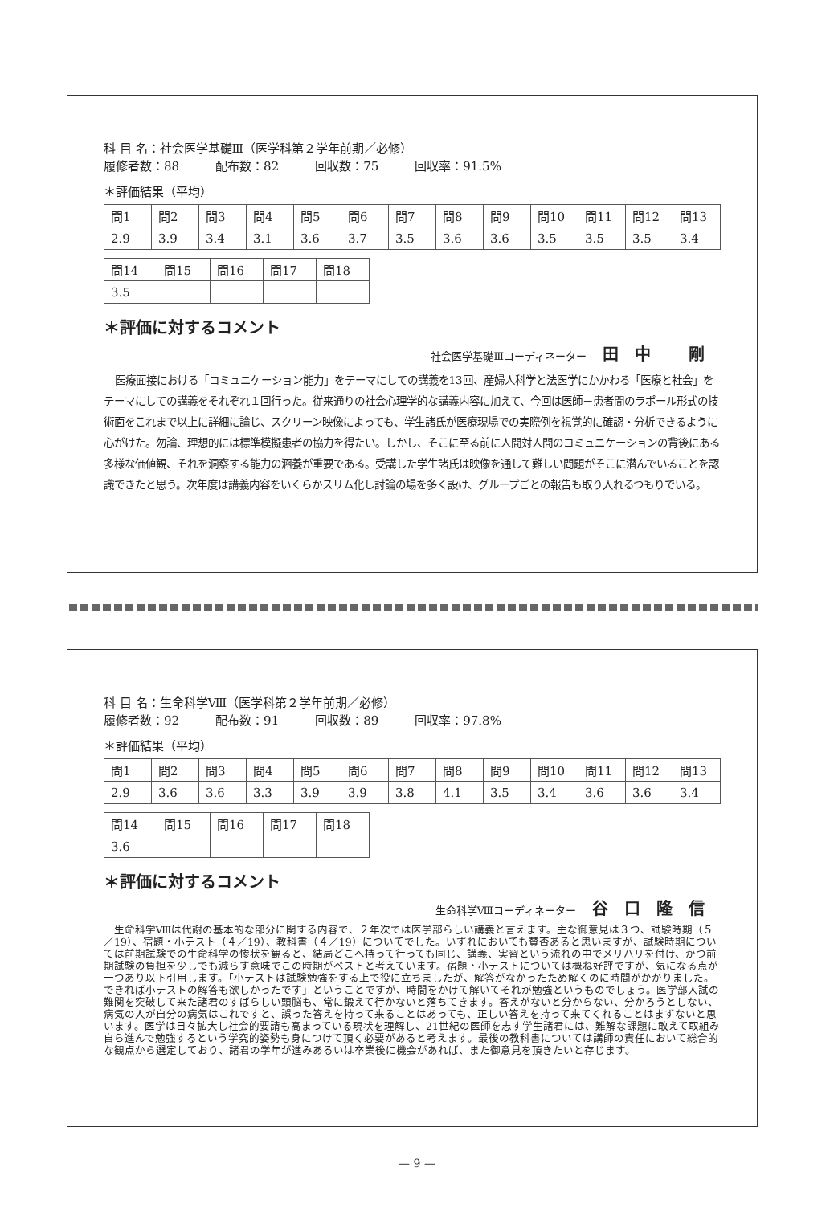科 目 名：社会医学基礎Ⅲ（医学科第２学年前期／必修）
履修者数：88　　　配布数：82　　　回収数：75　　　回収率：91.5%
＊評価結果（平均）
| 問1 | 問2 | 問3 | 問4 | 問5 | 問6 | 問7 | 問8 | 問9 | 問10 | 問11 | 問12 | 問13 |
| 2.9 | 3.9 | 3.4 | 3.1 | 3.6 | 3.7 | 3.5 | 3.6 | 3.6 | 3.5 | 3.5 | 3.5 | 3.4 |
| 問14 | 問15 | 問16 | 問17 | 問18 |
| 3.5 | | | | |
＊評価に対するコメント
社会医学基礎Ⅲコーディネーター 田中 剛
医療面接における「コミュニケーション能力」をテーマにしての講義を13回、産婦人科学と法医学にかかわる「医療と社会」をテーマにしての講義をそれぞれ１回行った。従来通りの社会心理学的な講義内容に加えて、今回は医師－患者間のラポール形式の技術面をこれまで以上に詳細に論じ、スクリーン映像によっても、学生諸氏が医療現場での実際例を視覚的に確認・分析できるように心がけた。勿論、理想的には標準模擬患者の協力を得たい。しかし、そこに至る前に人間対人間のコミュニケーションの背後にある多様な価値観、それを洞察する能力の涵養が重要である。受講した学生諸氏は映像を通して難しい問題がそこに潜んでいることを認識できたと思う。次年度は講義内容をいくらかスリム化し討論の場を多く設け、グループごとの報告も取り入れるつもりでいる。
科 目 名：生命科学Ⅷ（医学科第２学年前期／必修）
履修者数：92　　　配布数：91　　　回収数：89　　　回収率：97.8%
＊評価結果（平均）
| 問1 | 問2 | 問3 | 問4 | 問5 | 問6 | 問7 | 問8 | 問9 | 問10 | 問11 | 問12 | 問13 |
| 2.9 | 3.6 | 3.6 | 3.3 | 3.9 | 3.9 | 3.8 | 4.1 | 3.5 | 3.4 | 3.6 | 3.6 | 3.4 |
| 問14 | 問15 | 問16 | 問17 | 問18 |
| 3.6 | | | | |
＊評価に対するコメント
生命科学Ⅷコーディネーター 谷口隆信
生命科学Ⅷは代謝の基本的な部分に関する内容で、２年次では医学部らしい講義と言えます。主な御意見は３つ、試験時期（５／19）、宿題・小テスト（４／19）、教科書（４／19）についてでした。いずれにおいても賛否あると思いますが、試験時期については前期試験での生命科学の惨状を観ると、結局どこへ持って行っても同じ、講義、実習という流れの中でメリハリを付け、かつ前期試験の負担を少しでも減らす意味でこの時期がベストと考えています。宿題・小テストについては概ね好評ですが、気になる点が一つあり以下引用します。「小テストは試験勉強をする上で役に立ちましたが、解答がなかったため解くのに時間がかかりました。できれば小テストの解答も欲しかったです」ということですが、時間をかけて解いてそれが勉強というものでしょう。医学部入試の難関を突破して来た諸君のすばらしい頭脳も、常に鍛えて行かないと落ちてきます。答えがないと分からない、分かろうとしない、病気の人が自分の病気はこれですと、誤った答えを持って来ることはあっても、正しい答えを持って来てくれることはまずないと思います。医学は日々拡大し社会的要請も高まっている現状を理解し、21世紀の医師を志す学生諸君には、難解な課題に敢えて取組み自ら進んで勉強するという学究的姿勢も身につけて頂く必要があると考えます。最後の教科書については講師の責任において総合的な観点から選定しており、諸君の学年が進みあるいは卒業後に機会があれば、また御意見を頂きたいと存じます。
— 9 —